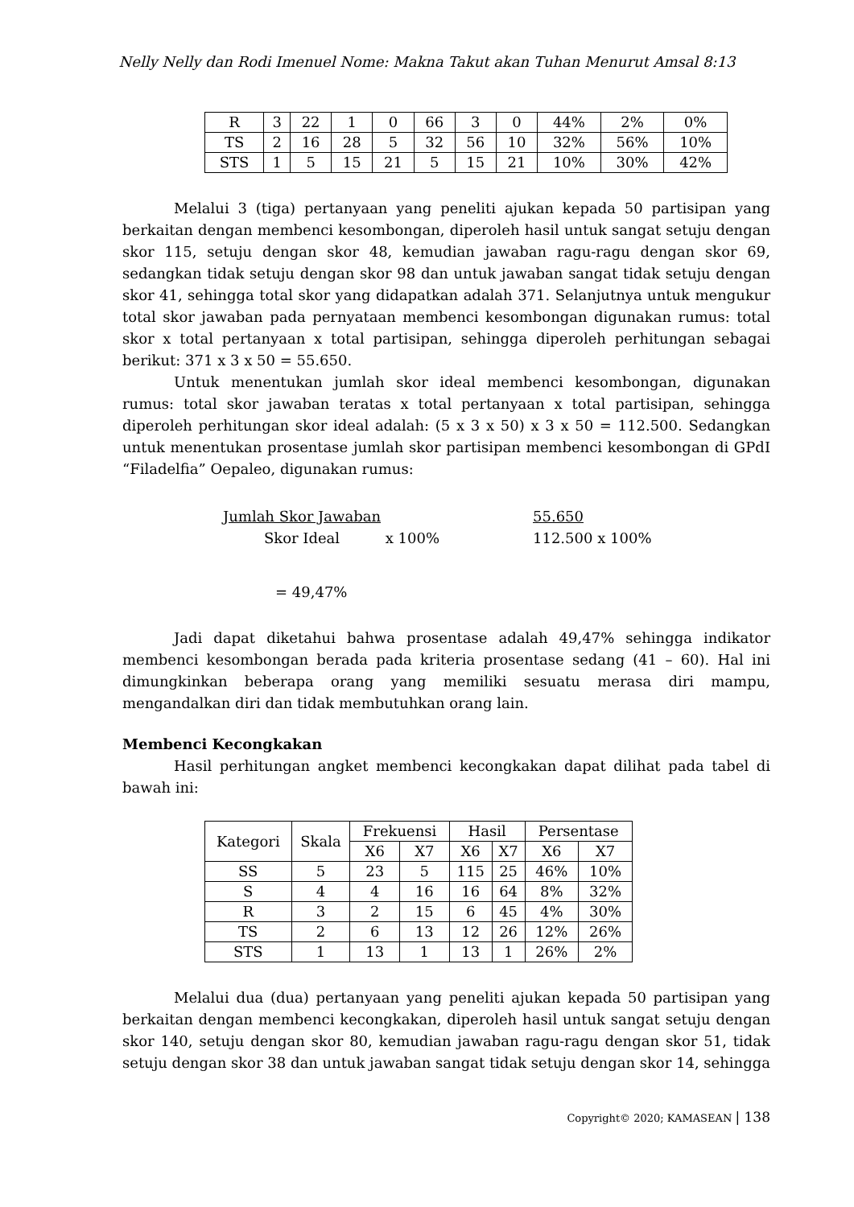Nelly Nelly dan Rodi Imenuel Nome: Makna Takut akan Tuhan Menurut Amsal 8:13
| R | 3 | 22 | 1 | 0 | 66 | 3 | 0 | 44% | 2% | 0% |
| TS | 2 | 16 | 28 | 5 | 32 | 56 | 10 | 32% | 56% | 10% |
| STS | 1 | 5 | 15 | 21 | 5 | 15 | 21 | 10% | 30% | 42% |
Melalui 3 (tiga) pertanyaan yang peneliti ajukan kepada 50 partisipan yang berkaitan dengan membenci kesombongan, diperoleh hasil untuk sangat setuju dengan skor 115, setuju dengan skor 48, kemudian jawaban ragu-ragu dengan skor 69, sedangkan tidak setuju dengan skor 98 dan untuk jawaban sangat tidak setuju dengan skor 41, sehingga total skor yang didapatkan adalah 371. Selanjutnya untuk mengukur total skor jawaban pada pernyataan membenci kesombongan digunakan rumus: total skor x total pertanyaan x total partisipan, sehingga diperoleh perhitungan sebagai berikut: 371 x 3 x 50 = 55.650.
Untuk menentukan jumlah skor ideal membenci kesombongan, digunakan rumus: total skor jawaban teratas x total pertanyaan x total partisipan, sehingga diperoleh perhitungan skor ideal adalah: (5 x 3 x 50) x 3 x 50 = 112.500. Sedangkan untuk menentukan prosentase jumlah skor partisipan membenci kesombongan di GPdI “Filadelfia” Oepaleo, digunakan rumus:
Jumlah Skor Jawaban
Skor Ideal x 100%
55.650
112.500 x 100%
= 49,47%
Jadi dapat diketahui bahwa prosentase adalah 49,47% sehingga indikator membenci kesombongan berada pada kriteria prosentase sedang (41 – 60). Hal ini dimungkinkan beberapa orang yang memiliki sesuatu merasa diri mampu, mengandalkan diri dan tidak membutuhkan orang lain.
Membenci Kecongkakan
Hasil perhitungan angket membenci kecongkakan dapat dilihat pada tabel di bawah ini:
| Kategori | Skala | Frekuensi | | Hasil | | Persentase | |
| --- | --- | --- | --- | --- | --- | --- | --- |
| | | X6 | X7 | X6 | X7 | X6 | X7 |
| SS | 5 | 23 | 5 | 115 | 25 | 46% | 10% |
| S | 4 | 4 | 16 | 16 | 64 | 8% | 32% |
| R | 3 | 2 | 15 | 6 | 45 | 4% | 30% |
| TS | 2 | 6 | 13 | 12 | 26 | 12% | 26% |
| STS | 1 | 13 | 1 | 13 | 1 | 26% | 2% |
Melalui dua (dua) pertanyaan yang peneliti ajukan kepada 50 partisipan yang berkaitan dengan membenci kecongkakan, diperoleh hasil untuk sangat setuju dengan skor 140, setuju dengan skor 80, kemudian jawaban ragu-ragu dengan skor 51, tidak setuju dengan skor 38 dan untuk jawaban sangat tidak setuju dengan skor 14, sehingga
Copyright© 2020; KAMASEAN | 138